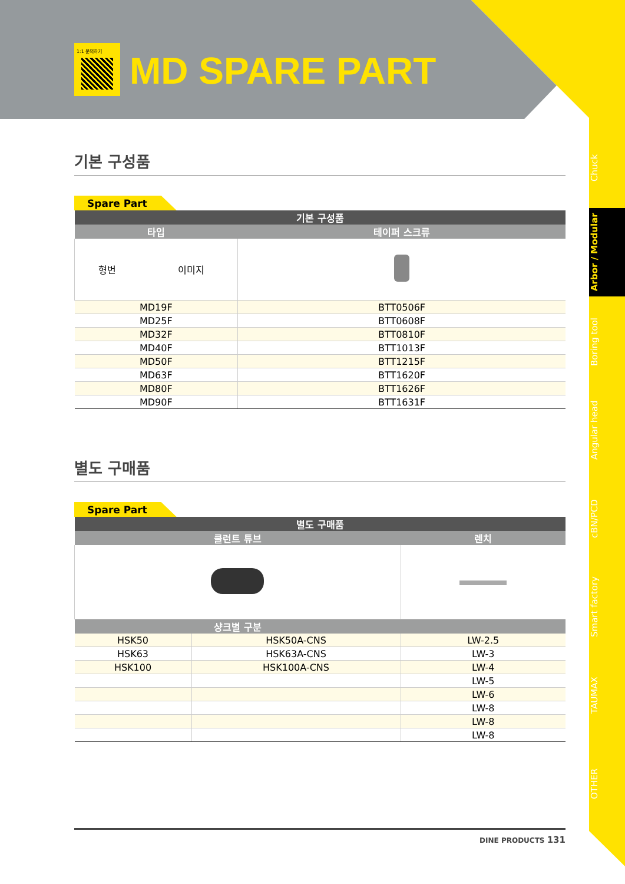Chuck
Arbor / Modular
Boring tool
Angular head
cBN/PCD
Smart factory
TAUMAX
OTHER
1:1 문의하기
MD SPARE PART
기본 구성품
Spare Part
| 기본 구성품 | |
| --- | --- |
| 타입 | 테이퍼 스크류 |
| 형번 이미지 | |
| MD19F | BTT0506F |
| MD25F | BTT0608F |
| MD32F | BTT0810F |
| MD40F | BTT1013F |
| MD50F | BTT1215F |
| MD63F | BTT1620F |
| MD80F | BTT1626F |
| MD90F | BTT1631F |
별도 구매품
Spare Part
| 별도 구매품 | | |
| --- | --- | --- |
| 쿨런트 튜브 | | 렌치 |
| 샹크별 구분 | | |
| HSK50 | HSK50A-CNS | LW-2.5 |
| HSK63 | HSK63A-CNS | LW-3 |
| HSK100 | HSK100A-CNS | LW-4 |
| | | LW-5 |
| | | LW-6 |
| | | LW-8 |
| | | LW-8 |
| | | LW-8 |
DINE PRODUCTS 131